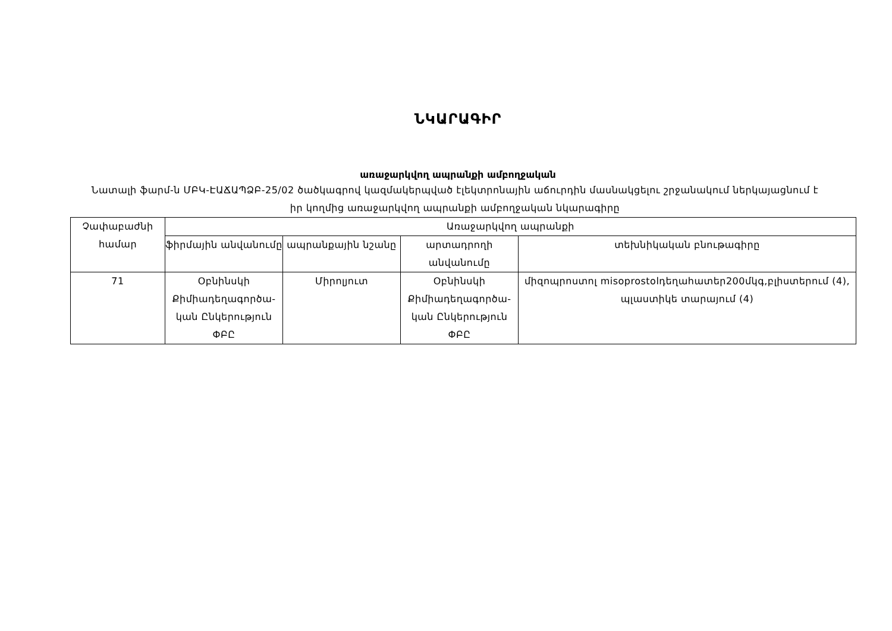ՆԿԱՐԱԳԻՐ
առաջարկվող ապրանքի ամբողջական
Նատալի ֆարմ-ն ՄԲԿ-ԷԱՃԱՊՁԲ-25/02 ծածկագրով կազմակերպված էլեկտրոնային աճուրդին մասնակցելու շրջանակում ներկայացնում է իր կողմից առաջարկվող ապրանքի ամբողջական նկարագիրը
| Չափաբաժնի համար | Առաջարկվող ապրանքի | | | |
| --- | --- | --- | --- | --- |
| | ֆիրմային անվանումը | ապրանքային նշանը | արտադրողի անվանումը | տեխնիկական բնութագիրը |
| 71 | Օբնինսկի Քիմիադեղագործա-կան Ընկերություն ՓԲԸ | Միրոլյուտ | Օբնինսկի Քիմիադեղագործա-կան Ընկերություն ՓԲԸ | միզոպրոստոլ misoprostolդեղահատեր200մկգ,բլիստերում (4), պլաստիկե տարայում (4) |